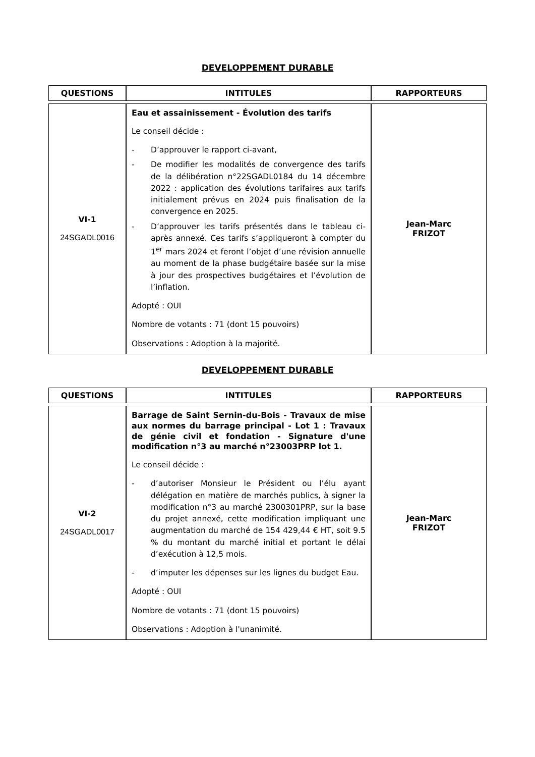DEVELOPPEMENT DURABLE
| QUESTIONS | INTITULES | RAPPORTEURS |
| --- | --- | --- |
| VI-1 24SGADL0016 | Eau et assainissement - Évolution des tarifs Le conseil décide : - D’approuver le rapport ci-avant, - De modifier les modalités de convergence des tarifs de la délibération n°22SGADL0184 du 14 décembre 2022 : application des évolutions tarifaires aux tarifs initialement prévus en 2024 puis finalisation de la convergence en 2025. - D’approuver les tarifs présentés dans le tableau ci-après annexé. Ces tarifs s’appliqueront à compter du 1<sup>er</sup> mars 2024 et feront l’objet d’une révision annuelle au moment de la phase budgétaire basée sur la mise à jour des prospectives budgétaires et l’évolution de l’inflation. Adopté : OUI Nombre de votants : 71 (dont 15 pouvoirs) Observations : Adoption à la majorité. | Jean-Marc FRIZOT |
DEVELOPPEMENT DURABLE
| QUESTIONS | INTITULES | RAPPORTEURS |
| --- | --- | --- |
| VI-2 24SGADL0017 | Barrage de Saint Sernin-du-Bois - Travaux de mise aux normes du barrage principal - Lot 1 : Travaux de génie civil et fondation - Signature d'une modification n°3 au marché n°23003PRP lot 1. Le conseil décide : - d’autoriser Monsieur le Président ou l’élu ayant délégation en matière de marchés publics, à signer la modification n°3 au marché 2300301PRP, sur la base du projet annexé, cette modification impliquant une augmentation du marché de 154 429,44 € HT, soit 9.5 % du montant du marché initial et portant le délai d’exécution à 12,5 mois. - d’imputer les dépenses sur les lignes du budget Eau. Adopté : OUI Nombre de votants : 71 (dont 15 pouvoirs) Observations : Adoption à l'unanimité. | Jean-Marc FRIZOT |